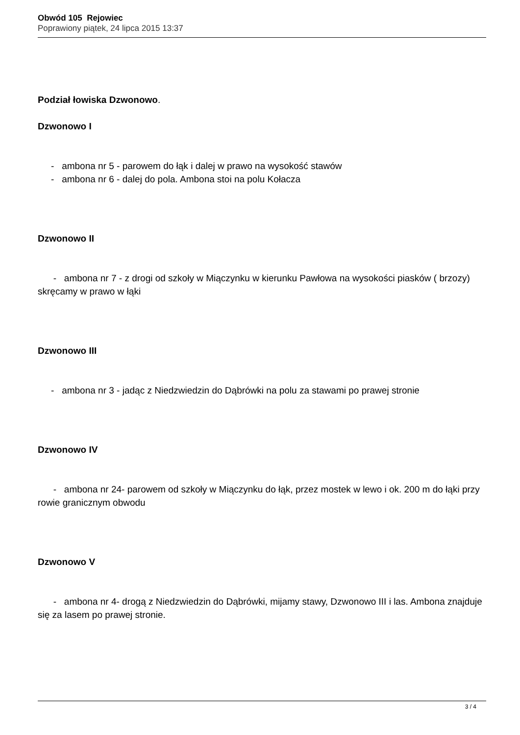Obwód 105 Rejowiec
Poprawiony piątek, 24 lipca 2015 13:37
Podział łowiska Dzwonowo.
Dzwonowo I
- ambona nr 5 - parowem do łąk i dalej w prawo na wysokość stawów
- ambona nr 6 - dalej do pola. Ambona stoi na polu Kołacza
Dzwonowo II
- ambona nr 7 - z drogi od szkoły w Miączynku w kierunku Pawłowa na wysokości piasków ( brzozy) skręcamy w prawo w łąki
Dzwonowo III
- ambona nr 3 - jadąc z Niedzwiedzin do Dąbrówki na polu za stawami po prawej stronie
Dzwonowo IV
- ambona nr 24- parowem od szkoły w Miączynku do łąk, przez mostek w lewo i ok. 200 m do łąki przy rowie granicznym obwodu
Dzwonowo V
- ambona nr 4- drogą z Niedzwiedzin do Dąbrówki, mijamy stawy, Dzwonowo III i las. Ambona znajduje się za lasem po prawej stronie.
3 / 4